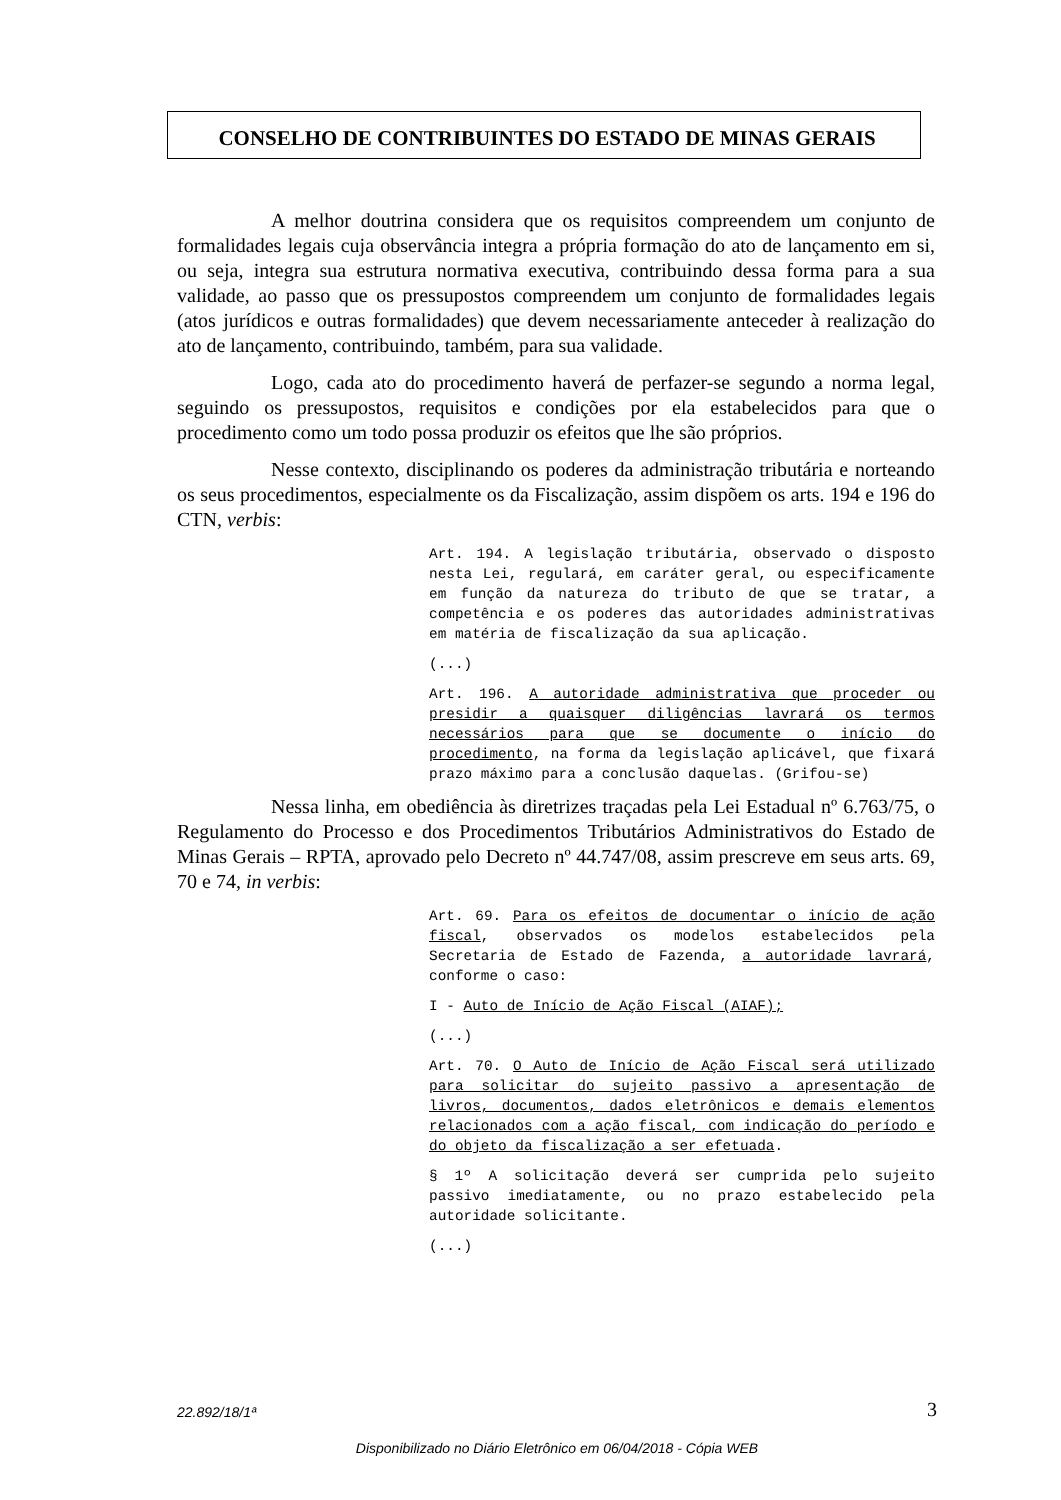CONSELHO DE CONTRIBUINTES DO ESTADO DE MINAS GERAIS
A melhor doutrina considera que os requisitos compreendem um conjunto de formalidades legais cuja observância integra a própria formação do ato de lançamento em si, ou seja, integra sua estrutura normativa executiva, contribuindo dessa forma para a sua validade, ao passo que os pressupostos compreendem um conjunto de formalidades legais (atos jurídicos e outras formalidades) que devem necessariamente anteceder à realização do ato de lançamento, contribuindo, também, para sua validade.
Logo, cada ato do procedimento haverá de perfazer-se segundo a norma legal, seguindo os pressupostos, requisitos e condições por ela estabelecidos para que o procedimento como um todo possa produzir os efeitos que lhe são próprios.
Nesse contexto, disciplinando os poderes da administração tributária e norteando os seus procedimentos, especialmente os da Fiscalização, assim dispõem os arts. 194 e 196 do CTN, verbis:
Art. 194. A legislação tributária, observado o disposto nesta Lei, regulará, em caráter geral, ou especificamente em função da natureza do tributo de que se tratar, a competência e os poderes das autoridades administrativas em matéria de fiscalização da sua aplicação.
(...)
Art. 196. A autoridade administrativa que proceder ou presidir a quaisquer diligências lavrará os termos necessários para que se documente o início do procedimento, na forma da legislação aplicável, que fixará prazo máximo para a conclusão daquelas. (Grifou-se)
Nessa linha, em obediência às diretrizes traçadas pela Lei Estadual nº 6.763/75, o Regulamento do Processo e dos Procedimentos Tributários Administrativos do Estado de Minas Gerais – RPTA, aprovado pelo Decreto nº 44.747/08, assim prescreve em seus arts. 69, 70 e 74, in verbis:
Art. 69. Para os efeitos de documentar o início de ação fiscal, observados os modelos estabelecidos pela Secretaria de Estado de Fazenda, a autoridade lavrará, conforme o caso:
I - Auto de Início de Ação Fiscal (AIAF);
(...)
Art. 70. O Auto de Início de Ação Fiscal será utilizado para solicitar do sujeito passivo a apresentação de livros, documentos, dados eletrônicos e demais elementos relacionados com a ação fiscal, com indicação do período e do objeto da fiscalização a ser efetuada.
§ 1º A solicitação deverá ser cumprida pelo sujeito passivo imediatamente, ou no prazo estabelecido pela autoridade solicitante.
(...)
22.892/18/1ª 3
Disponibilizado no Diário Eletrônico em 06/04/2018 - Cópia WEB